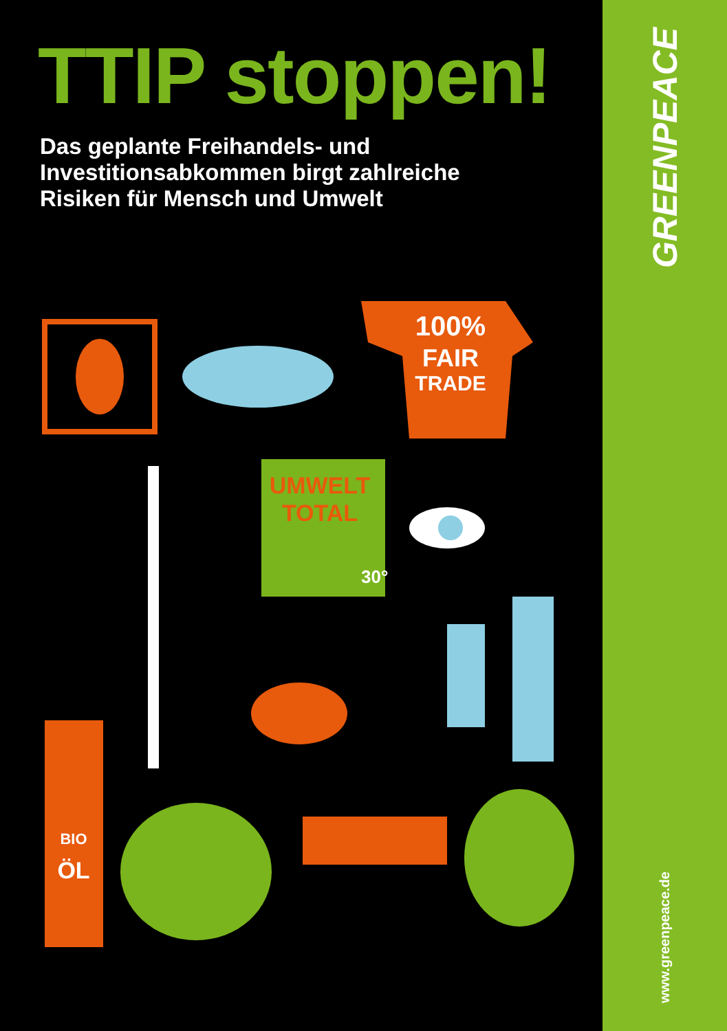TTIP stoppen!
Das geplante Freihandels- und
Investitionsabkommen birgt zahlreiche
Risiken für Mensch und Umwelt
100%
FAIR
TRADE
UMWELT
TOTAL
30°
BIO
ÖL
GREENPEACE
www.greenpeace.de